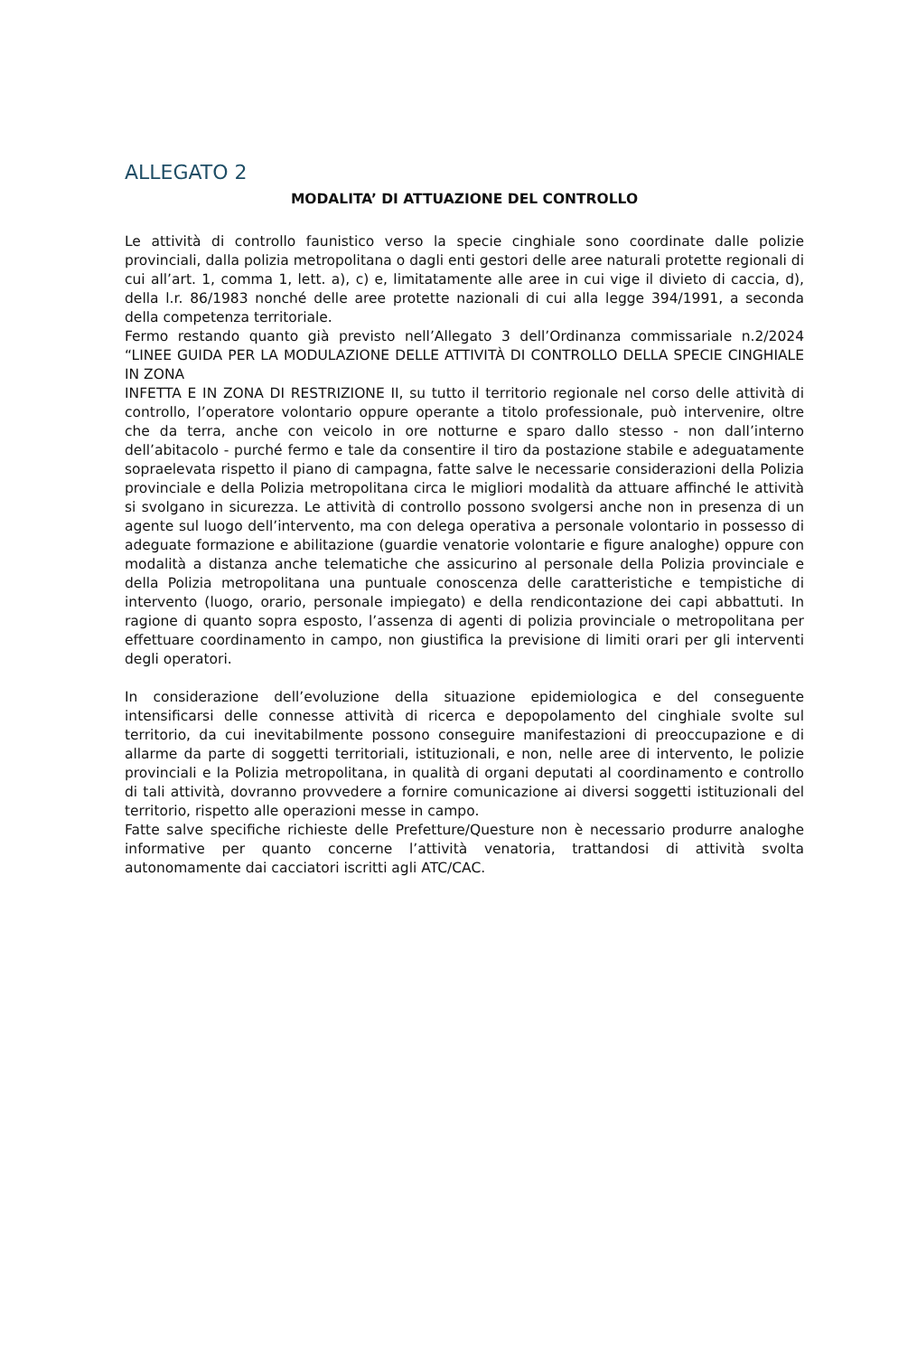ALLEGATO 2
MODALITA’ DI ATTUAZIONE DEL CONTROLLO
Le attività di controllo faunistico verso la specie cinghiale sono coordinate dalle polizie provinciali, dalla polizia metropolitana o dagli enti gestori delle aree naturali protette regionali di cui all’art. 1, comma 1, lett. a), c) e, limitatamente alle aree in cui vige il divieto di caccia, d), della l.r. 86/1983 nonché delle aree protette nazionali di cui alla legge 394/1991, a seconda della competenza territoriale.
Fermo restando quanto già previsto nell’Allegato 3 dell’Ordinanza commissariale n.2/2024 “LINEE GUIDA PER LA MODULAZIONE DELLE ATTIVITÀ DI CONTROLLO DELLA SPECIE CINGHIALE IN ZONA
INFETTA E IN ZONA DI RESTRIZIONE II, su tutto il territorio regionale nel corso delle attività di controllo, l’operatore volontario oppure operante a titolo professionale, può intervenire, oltre che da terra, anche con veicolo in ore notturne e sparo dallo stesso - non dall’interno dell’abitacolo - purché fermo e tale da consentire il tiro da postazione stabile e adeguatamente sopraelevata rispetto il piano di campagna, fatte salve le necessarie considerazioni della Polizia provinciale e della Polizia metropolitana circa le migliori modalità da attuare affinché le attività si svolgano in sicurezza. Le attività di controllo possono svolgersi anche non in presenza di un agente sul luogo dell’intervento, ma con delega operativa a personale volontario in possesso di adeguate formazione e abilitazione (guardie venatorie volontarie e figure analoghe) oppure con modalità a distanza anche telematiche che assicurino al personale della Polizia provinciale e della Polizia metropolitana una puntuale conoscenza delle caratteristiche e tempistiche di intervento (luogo, orario, personale impiegato) e della rendicontazione dei capi abbattuti. In ragione di quanto sopra esposto, l’assenza di agenti di polizia provinciale o metropolitana per effettuare coordinamento in campo, non giustifica la previsione di limiti orari per gli interventi degli operatori.
In considerazione dell’evoluzione della situazione epidemiologica e del conseguente intensificarsi delle connesse attività di ricerca e depopolamento del cinghiale svolte sul territorio, da cui inevitabilmente possono conseguire manifestazioni di preoccupazione e di allarme da parte di soggetti territoriali, istituzionali, e non, nelle aree di intervento, le polizie provinciali e la Polizia metropolitana, in qualità di organi deputati al coordinamento e controllo di tali attività, dovranno provvedere a fornire comunicazione ai diversi soggetti istituzionali del territorio, rispetto alle operazioni messe in campo.
Fatte salve specifiche richieste delle Prefetture/Questure non è necessario produrre analoghe informative per quanto concerne l’attività venatoria, trattandosi di attività svolta autonomamente dai cacciatori iscritti agli ATC/CAC.